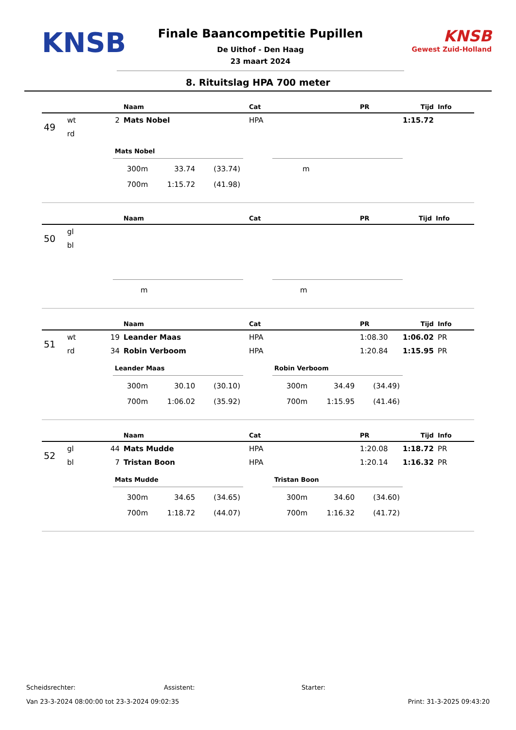KNSB
Finale Baancompetitie Pupillen
De Uithof - Den Haag
23 maart 2024
KNSB
Gewest Zuid-Holland
8. Rituitslag HPA 700 meter
| | | | Naam | Cat | PR | Tijd | Info |
| --- | --- | --- | --- | --- | --- | --- | --- |
| 49 | wt | 2 | Mats Nobel | HPA | | 1:15.72 | |
| | rd | | | | | | |
Mats Nobel
| 300m | 33.74 | (33.74) |
| 700m | 1:15.72 | (41.98) |
| m |
| | | | Naam | Cat | PR | Tijd | Info |
| --- | --- | --- | --- | --- | --- | --- | --- |
| 50 | gl | | | | | | |
| | bl | | | | | | |
| m |
| m |
| | | | Naam | Cat | PR | Tijd | Info |
| --- | --- | --- | --- | --- | --- | --- | --- |
| 51 | wt | 19 | Leander Maas | HPA | 1:08.30 | 1:06.02 | PR |
| | rd | 34 | Robin Verboom | HPA | 1:20.84 | 1:15.95 | PR |
Leander Maas
| 300m | 30.10 | (30.10) |
| 700m | 1:06.02 | (35.92) |
Robin Verboom
| 300m | 34.49 | (34.49) |
| 700m | 1:15.95 | (41.46) |
| | | | Naam | Cat | PR | Tijd | Info |
| --- | --- | --- | --- | --- | --- | --- | --- |
| 52 | gl | 44 | Mats Mudde | HPA | 1:20.08 | 1:18.72 | PR |
| | bl | 7 | Tristan Boon | HPA | 1:20.14 | 1:16.32 | PR |
Mats Mudde
| 300m | 34.65 | (34.65) |
| 700m | 1:18.72 | (44.07) |
Tristan Boon
| 300m | 34.60 | (34.60) |
| 700m | 1:16.32 | (41.72) |
Scheidsrechter: Assistent: Starter:
Van 23-3-2024 08:00:00 tot 23-3-2024 09:02:35 Print: 31-3-2025 09:43:20